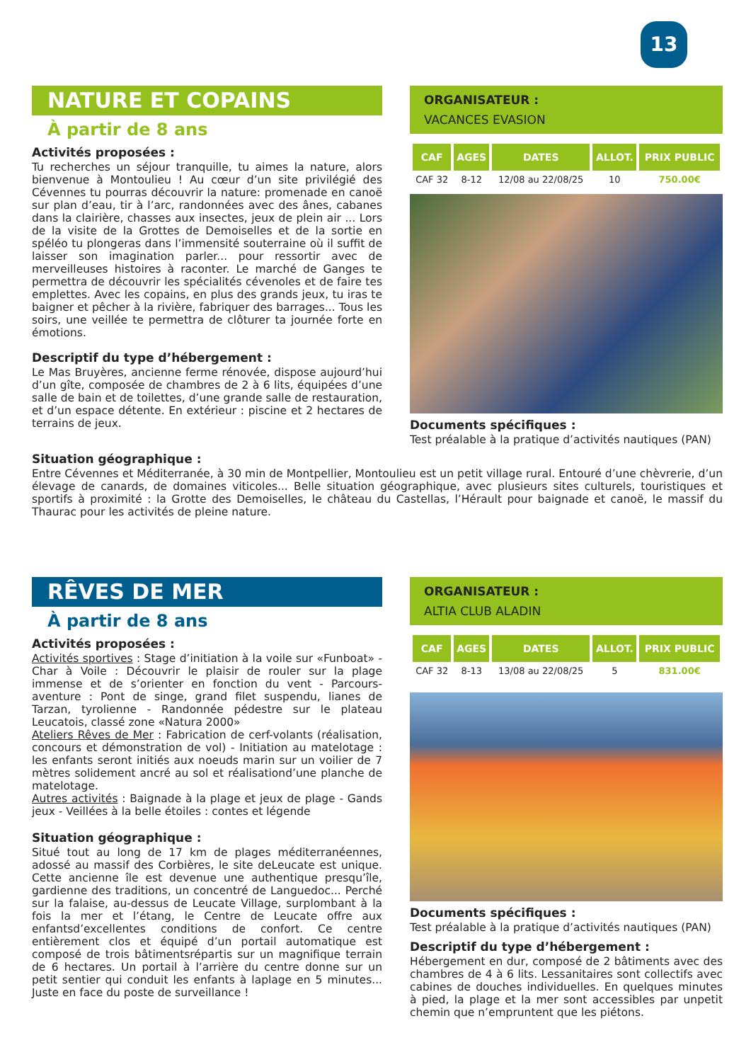13
NATURE ET COPAINS
À partir de 8 ans
Activités proposées :
Tu recherches un séjour tranquille, tu aimes la nature, alors bienvenue à Montoulieu ! Au cœur d’un site privilégié des Cévennes tu pourras découvrir la nature: promenade en canoë sur plan d’eau, tir à l’arc, randonnées avec des ânes, cabanes dans la clairière, chasses aux insectes, jeux de plein air ... Lors de la visite de la Grottes de Demoiselles et de la sortie en spéléo tu plongeras dans l’immensité souterraine où il suffit de laisser son imagination parler... pour ressortir avec de merveilleuses histoires à raconter. Le marché de Ganges te permettra de découvrir les spécialités cévenoles et de faire tes emplettes. Avec les copains, en plus des grands jeux, tu iras te baigner et pêcher à la rivière, fabriquer des barrages... Tous les soirs, une veillée te permettra de clôturer ta journée forte en émotions.
Descriptif du type d’hébergement :
Le Mas Bruyères, ancienne ferme rénovée, dispose aujourd’hui d’un gîte, composée de chambres de 2 à 6 lits, équipées d’une salle de bain et de toilettes, d’une grande salle de restauration, et d’un espace détente. En extérieur : piscine et 2 hectares de terrains de jeux.
ORGANISATEUR :
VACANCES EVASION
| CAF | AGES | DATES | ALLOT. | PRIX PUBLIC |
| --- | --- | --- | --- | --- |
| CAF 32 | 8-12 | 12/08 au 22/08/25 | 10 | 750.00€ |
Documents spécifiques :
Test préalable à la pratique d’activités nautiques (PAN)
Situation géographique :
Entre Cévennes et Méditerranée, à 30 min de Montpellier, Montoulieu est un petit village rural. Entouré d’une chèvrerie, d’un élevage de canards, de domaines viticoles... Belle situation géographique, avec plusieurs sites culturels, touristiques et sportifs à proximité : la Grotte des Demoiselles, le château du Castellas, l’Hérault pour baignade et canoë, le massif du Thaurac pour les activités de pleine nature.
RÊVES DE MER
À partir de 8 ans
Activités proposées :
Activités sportives : Stage d’initiation à la voile sur «Funboat» - Char à Voile : Découvrir le plaisir de rouler sur la plage immense et de s’orienter en fonction du vent - Parcours-aventure : Pont de singe, grand filet suspendu, lianes de Tarzan, tyrolienne - Randonnée pédestre sur le plateau Leucatois, classé zone «Natura 2000»
Ateliers Rêves de Mer : Fabrication de cerf-volants (réalisation, concours et démonstration de vol) - Initiation au matelotage : les enfants seront initiés aux noeuds marin sur un voilier de 7 mètres solidement ancré au sol et réalisationd’une planche de matelotage.
Autres activités : Baignade à la plage et jeux de plage - Gands jeux - Veillées à la belle étoiles : contes et légende
Situation géographique :
Situé tout au long de 17 km de plages méditerranéennes, adossé au massif des Corbières, le site deLeucate est unique. Cette ancienne île est devenue une authentique presqu’île, gardienne des traditions, un concentré de Languedoc... Perché sur la falaise, au-dessus de Leucate Village, surplombant à la fois la mer et l’étang, le Centre de Leucate offre aux enfantsd’excellentes conditions de confort. Ce centre entièrement clos et équipé d’un portail automatique est composé de trois bâtimentsrépartis sur un magnifique terrain de 6 hectares. Un portail à l’arrière du centre donne sur un petit sentier qui conduit les enfants à laplage en 5 minutes... Juste en face du poste de surveillance !
ORGANISATEUR :
ALTIA CLUB ALADIN
| CAF | AGES | DATES | ALLOT. | PRIX PUBLIC |
| --- | --- | --- | --- | --- |
| CAF 32 | 8-13 | 13/08 au 22/08/25 | 5 | 831.00€ |
Documents spécifiques :
Test préalable à la pratique d’activités nautiques (PAN)
Descriptif du type d’hébergement :
Hébergement en dur, composé de 2 bâtiments avec des chambres de 4 à 6 lits. Lessanitaires sont collectifs avec cabines de douches individuelles. En quelques minutes à pied, la plage et la mer sont accessibles par unpetit chemin que n’empruntent que les piétons.